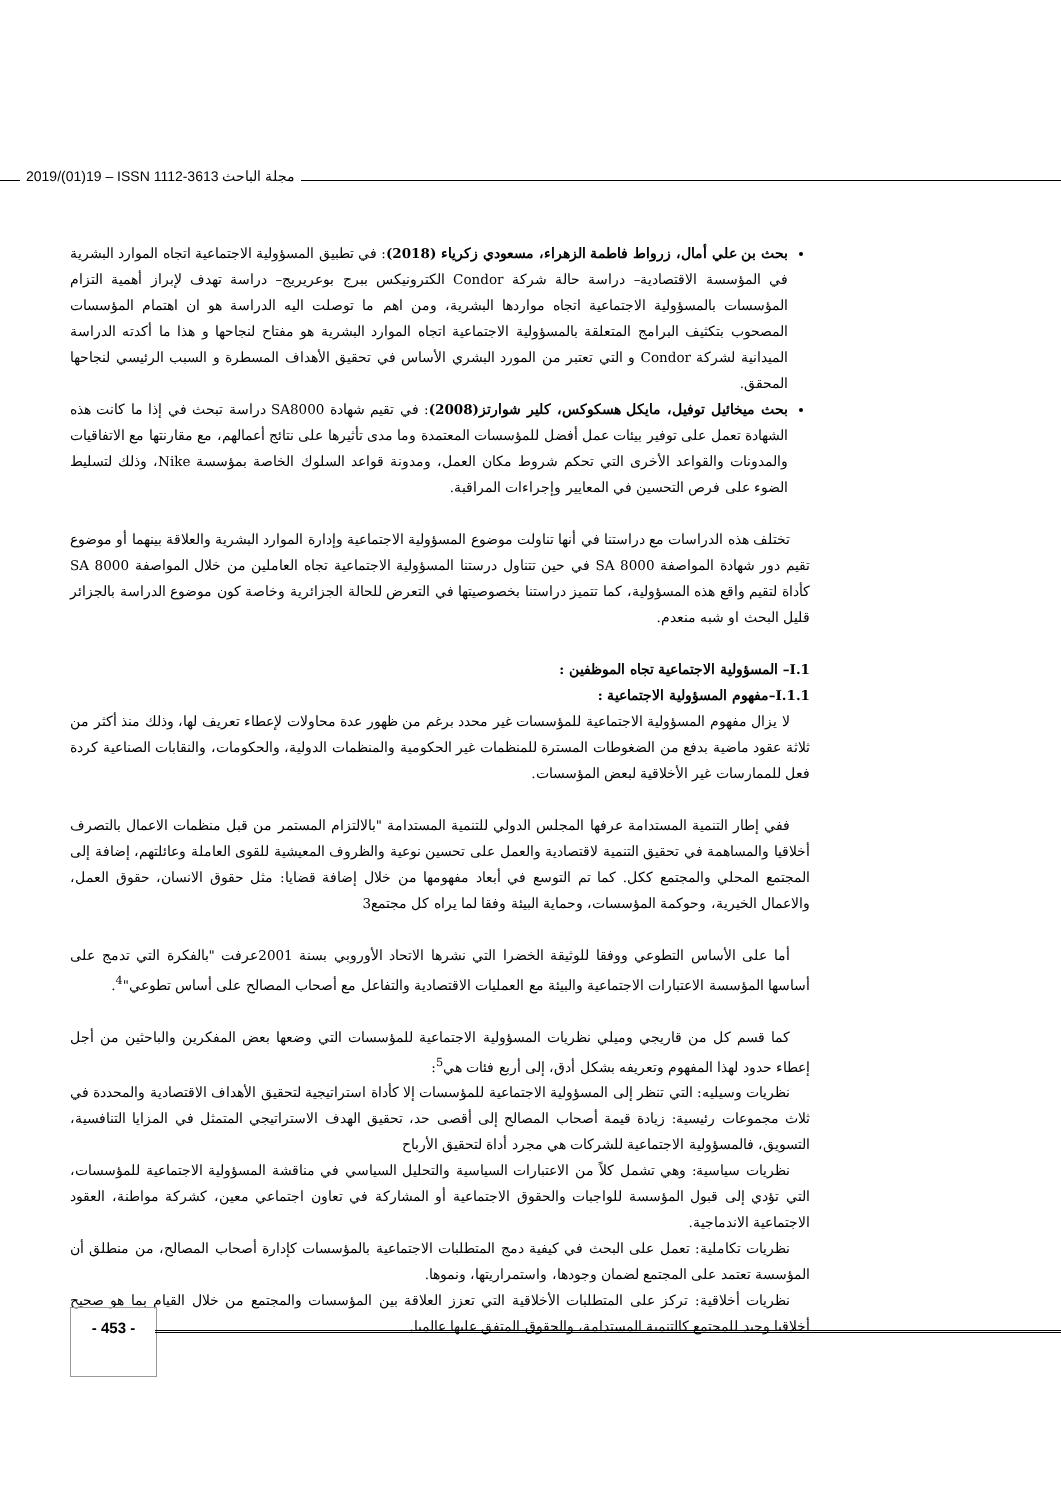2019/(01)19 – ISSN 1112-3613 مجلة الباحث
بحث بن علي أمال، زرواط فاطمة الزهراء، مسعودي زكرياء (2018): في تطبيق المسؤولية الاجتماعية اتجاه الموارد البشرية في المؤسسة الاقتصادية– دراسة حالة شركة Condor الكترونيكس ببرج بوعريريج– دراسة تهدف لإبراز أهمية التزام المؤسسات بالمسؤولية الاجتماعية اتجاه مواردها البشرية، ومن اهم ما توصلت اليه الدراسة هو ان اهتمام المؤسسات المصحوب بتكثيف البرامج المتعلقة بالمسؤولية الاجتماعية اتجاه الموارد البشرية هو مفتاح لنجاحها و هذا ما أكدته الدراسة الميدانية لشركة Condor و التي تعتبر من المورد البشري الأساس في تحقيق الأهداف المسطرة و السبب الرئيسي لنجاحها المحقق.
بحث ميخائيل توفيل، مايكل هسكوكس، كلير شوارتز(2008): في تقيم شهادة SA8000 دراسة تبحث في إذا ما كانت هذه الشهادة تعمل على توفير بيئات عمل أفضل للمؤسسات المعتمدة وما مدى تأثيرها على نتائج أعمالهم، مع مقارنتها مع الاتفاقيات والمدونات والقواعد الأخرى التي تحكم شروط مكان العمل، ومدونة قواعد السلوك الخاصة بمؤسسة Nike، وذلك لتسليط الضوء على فرص التحسين في المعايير وإجراءات المراقبة.
تختلف هذه الدراسات مع دراستنا في أنها تناولت موضوع المسؤولية الاجتماعية وإدارة الموارد البشرية والعلاقة بينهما أو موضوع تقيم دور شهادة المواصفة SA 8000 في حين تتناول درستنا المسؤولية الاجتماعية تجاه العاملين من خلال المواصفة SA 8000 كأداة لتقيم واقع هذه المسؤولية، كما تتميز دراستنا بخصوصيتها في التعرض للحالة الجزائرية وخاصة كون موضوع الدراسة بالجزائر قليل البحث او شبه منعدم.
I.1– المسؤولية الاجتماعية تجاه الموظفين :
I.1.1–مفهوم المسؤولية الاجتماعية :
لا يزال مفهوم المسؤولية الاجتماعية للمؤسسات غير محدد برغم من ظهور عدة محاولات لإعطاء تعريف لها، وذلك منذ أكثر من ثلاثة عقود ماضية بدفع من الضغوطات المسترة للمنظمات غير الحكومية والمنظمات الدولية، والحكومات، والنقابات الصناعية كردة فعل للممارسات غير الأخلاقية لبعض المؤسسات.
ففي إطار التنمية المستدامة عرفها المجلس الدولي للتنمية المستدامة "بالالتزام المستمر من قبل منظمات الاعمال بالتصرف أخلاقيا والمساهمة في تحقيق التنمية لاقتصادية والعمل على تحسين نوعية والظروف المعيشية للقوى العاملة وعائلتهم، إضافة إلى المجتمع المحلي والمجتمع ككل. كما تم التوسع في أبعاد مفهومها من خلال إضافة قضايا: مثل حقوق الانسان، حقوق العمل، والاعمال الخيرية، وحوكمة المؤسسات، وحماية البيئة وفقا لما يراه كل مجتمع3
أما على الأساس التطوعي ووفقا للوثيقة الخضرا التي نشرها الاتحاد الأوروبي بسنة 2001عرفت "بالفكرة التي تدمج على أساسها المؤسسة الاعتبارات الاجتماعية والبيئة مع العمليات الاقتصادية والتفاعل مع أصحاب المصالح على أساس تطوعي"<sup>4</sup>.
كما قسم كل من قاريجي وميلي نظريات المسؤولية الاجتماعية للمؤسسات التي وضعها بعض المفكرين والباحثين من أجل إعطاء حدود لهذا المفهوم وتعريفه بشكل أدق، إلى أربع فئات هي<sup>5</sup>:
نظريات وسيليه: التي تنظر إلى المسؤولية الاجتماعية للمؤسسات إلا كأداة استراتيجية لتحقيق الأهداف الاقتصادية والمحددة في ثلاث مجموعات رئيسية: زيادة قيمة أصحاب المصالح إلى أقصى حد، تحقيق الهدف الاستراتيجي المتمثل في المزايا التنافسية، التسويق، فالمسؤولية الاجتماعية للشركات هي مجرد أداة لتحقيق الأرباح
نظريات سياسية: وهي تشمل كلاً من الاعتبارات السياسية والتحليل السياسي في مناقشة المسؤولية الاجتماعية للمؤسسات، التي تؤدي إلى قبول المؤسسة للواجبات والحقوق الاجتماعية أو المشاركة في تعاون اجتماعي معين، كشركة مواطنة، العقود الاجتماعية الاندماجية.
نظريات تكاملية: تعمل على البحث في كيفية دمج المتطلبات الاجتماعية بالمؤسسات كإدارة أصحاب المصالح، من منطلق أن المؤسسة تعتمد على المجتمع لضمان وجودها، واستمراريتها، ونموها.
نظريات أخلاقية: تركز على المتطلبات الأخلاقية التي تعزز العلاقة بين المؤسسات والمجتمع من خلال القيام بما هو صحيح أخلاقيا وجيد للمجتمع كالتنمية المستدامة، والحقوق المتفق عليها عالميا.
- 453 -